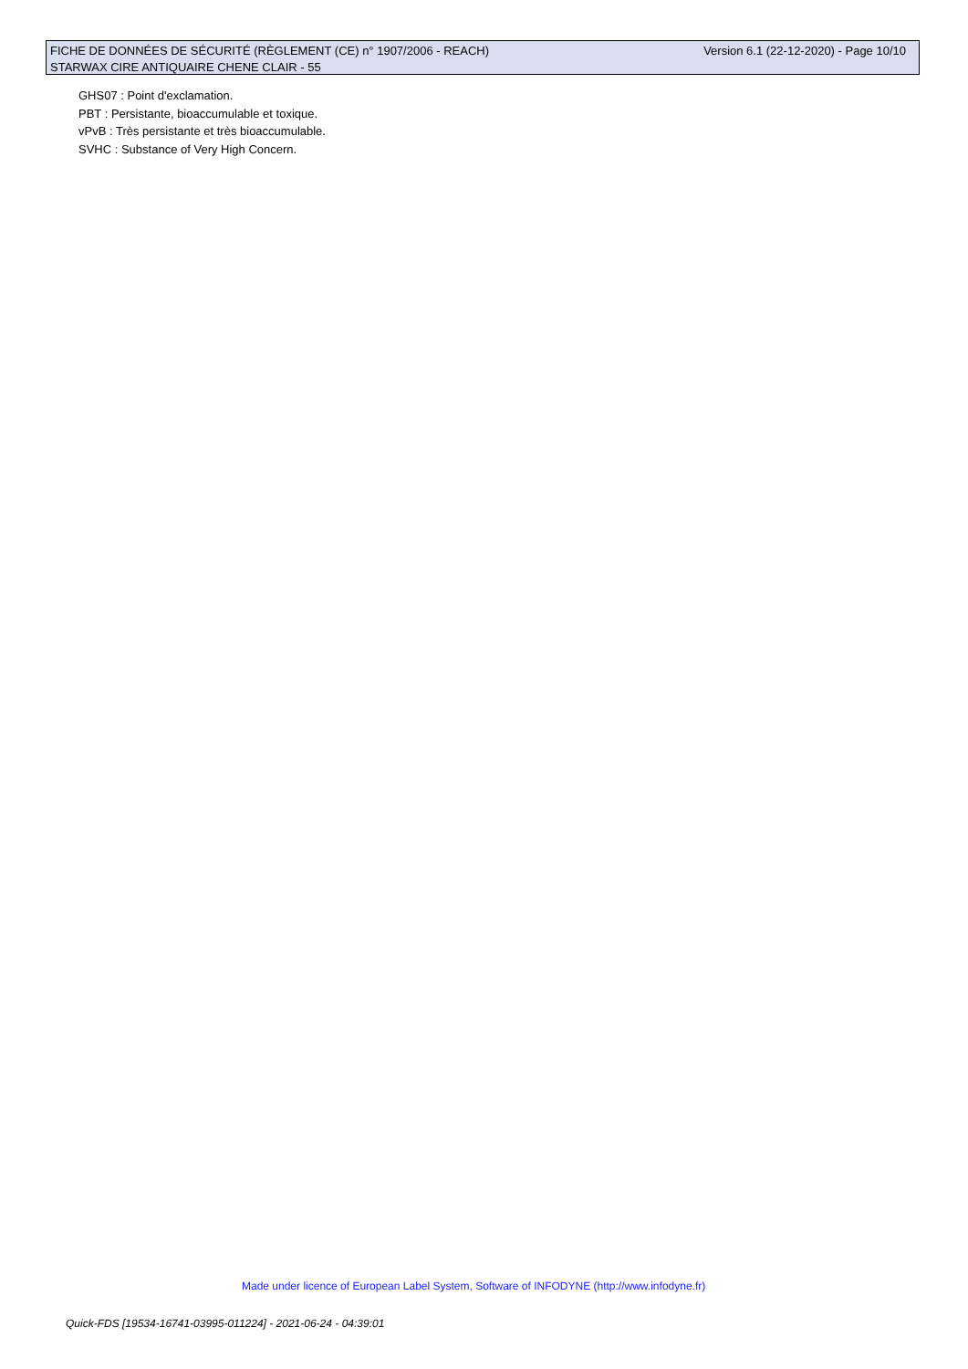Version 6.1 (22-12-2020) - Page 10/10 FICHE DE DONNÉES DE SÉCURITÉ (RÈGLEMENT (CE) n° 1907/2006 - REACH)
STARWAX CIRE ANTIQUAIRE CHENE CLAIR - 55
GHS07 : Point d'exclamation.
PBT : Persistante, bioaccumulable et toxique.
vPvB : Très persistante et très bioaccumulable.
SVHC : Substance of Very High Concern.
Made under licence of European Label System, Software of INFODYNE (http://www.infodyne.fr)
Quick-FDS [19534-16741-03995-011224] - 2021-06-24 - 04:39:01